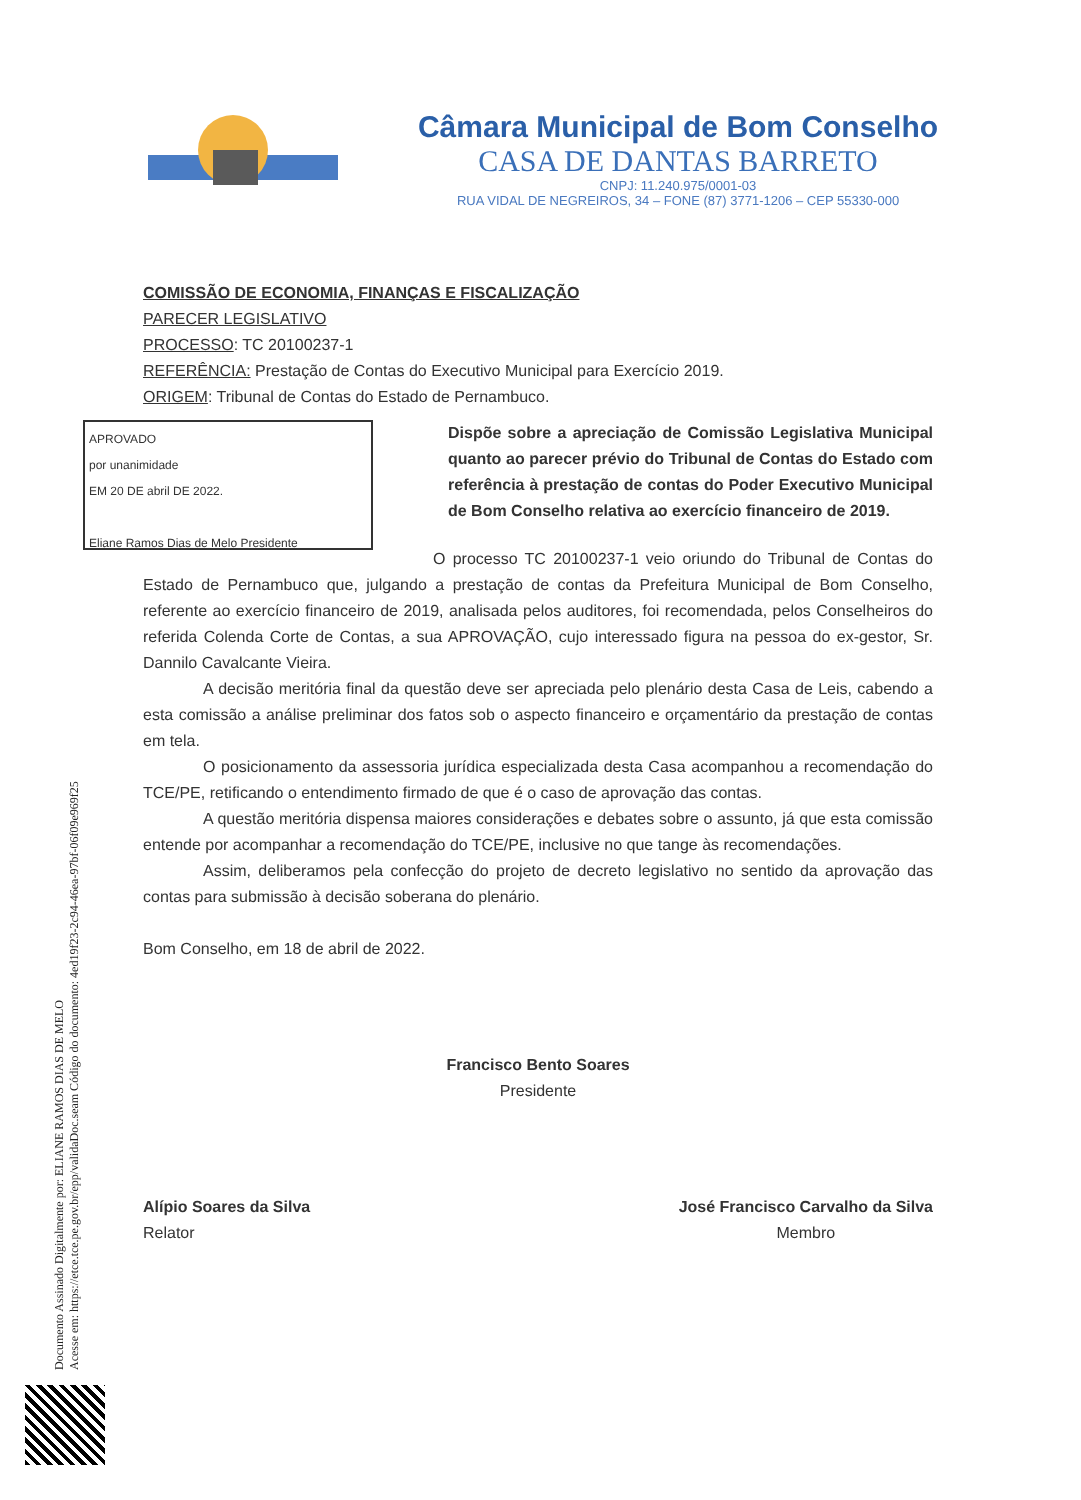Documento Assinado Digitalmente por: ELIANE RAMOS DIAS DE MELO
Acesse em: https://etce.tce.pe.gov.br/epp/validaDoc.seam Código do documento: 4ed19f23-2c94-46ea-97bf-06f09e969f25
Câmara Municipal de Bom Conselho
CASA DE DANTAS BARRETO
CNPJ: 11.240.975/0001-03
RUA VIDAL DE NEGREIROS, 34 – FONE (87) 3771-1206 – CEP 55330-000
COMISSÃO DE ECONOMIA, FINANÇAS E FISCALIZAÇÃO
PARECER LEGISLATIVO
PROCESSO: TC 20100237-1
REFERÊNCIA: Prestação de Contas do Executivo Municipal para Exercício 2019.
ORIGEM: Tribunal de Contas do Estado de Pernambuco.
APROVADO
por unanimidade
EM 20 DE abril DE 2022.
Eliane Ramos Dias de Melo Presidente
Dispõe sobre a apreciação de Comissão Legislativa Municipal quanto ao parecer prévio do Tribunal de Contas do Estado com referência à prestação de contas do Poder Executivo Municipal de Bom Conselho relativa ao exercício financeiro de 2019.
O processo TC 20100237-1 veio oriundo do Tribunal de Contas do Estado de Pernambuco que, julgando a prestação de contas da Prefeitura Municipal de Bom Conselho, referente ao exercício financeiro de 2019, analisada pelos auditores, foi recomendada, pelos Conselheiros do referida Colenda Corte de Contas, a sua APROVAÇÃO, cujo interessado figura na pessoa do ex-gestor, Sr. Dannilo Cavalcante Vieira.
A decisão meritória final da questão deve ser apreciada pelo plenário desta Casa de Leis, cabendo a esta comissão a análise preliminar dos fatos sob o aspecto financeiro e orçamentário da prestação de contas em tela.
O posicionamento da assessoria jurídica especializada desta Casa acompanhou a recomendação do TCE/PE, retificando o entendimento firmado de que é o caso de aprovação das contas.
A questão meritória dispensa maiores considerações e debates sobre o assunto, já que esta comissão entende por acompanhar a recomendação do TCE/PE, inclusive no que tange às recomendações.
Assim, deliberamos pela confecção do projeto de decreto legislativo no sentido da aprovação das contas para submissão à decisão soberana do plenário.
Bom Conselho, em 18 de abril de 2022.
Francisco Bento Soares
Presidente
Alípio Soares da Silva
Relator
José Francisco Carvalho da Silva
Membro